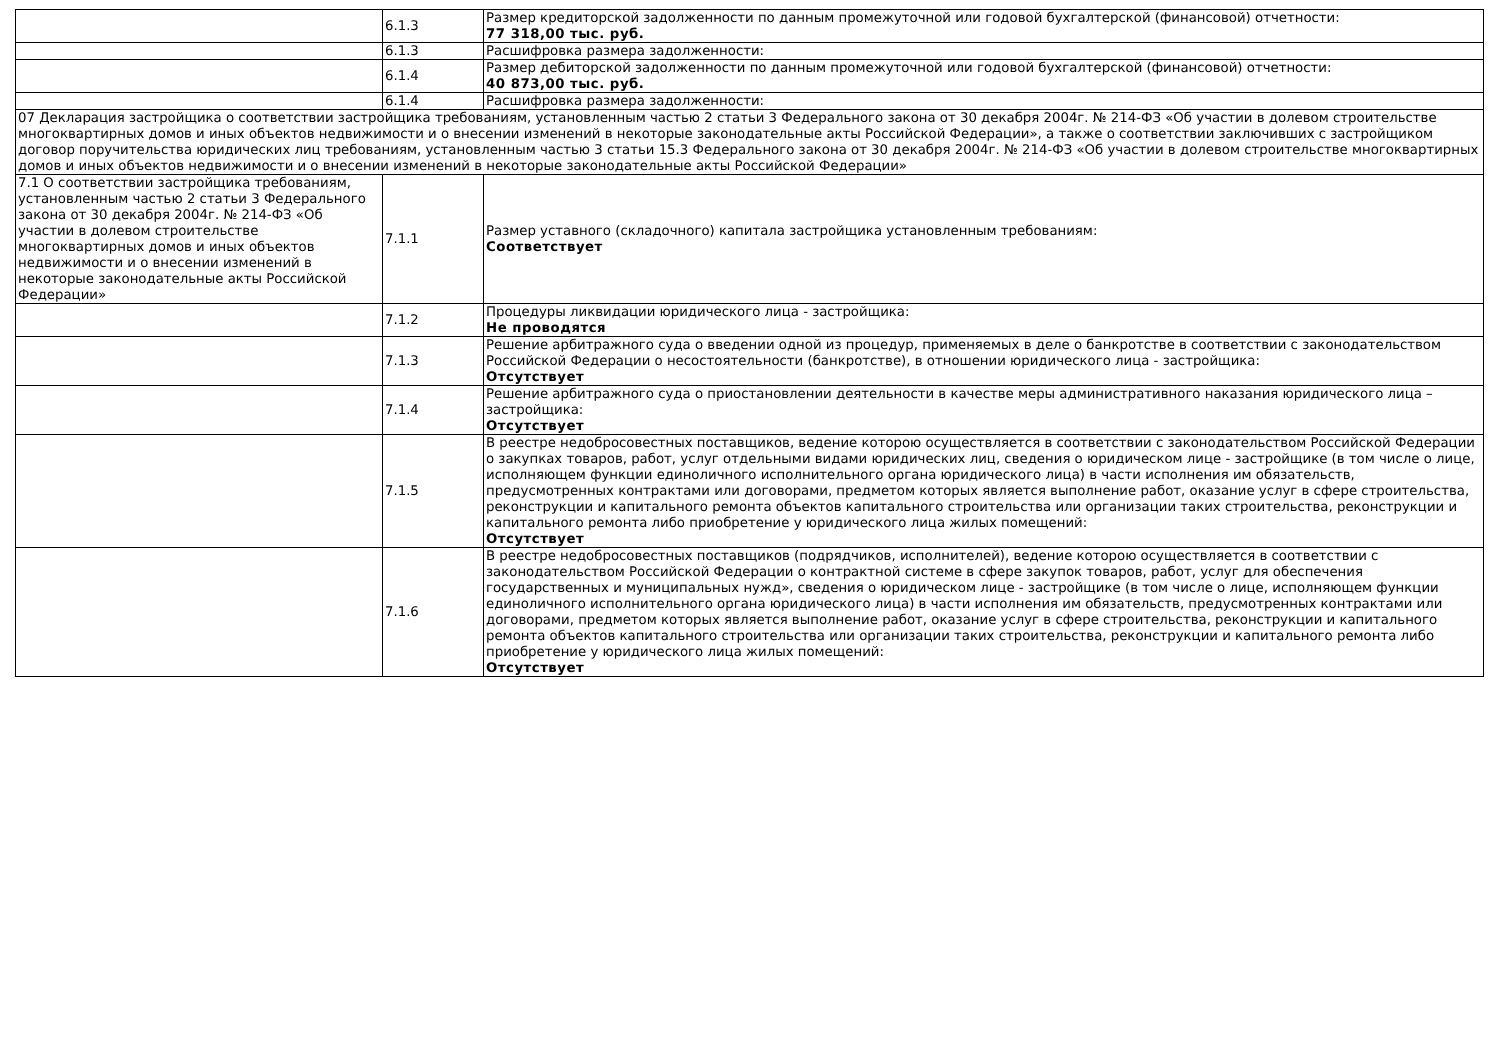| | 6.1.3 | Размер кредиторской задолженности по данным промежуточной или годовой бухгалтерской (финансовой) отчетности: 77 318,00 тыс. руб. |
| | 6.1.3 | Расшифровка размера задолженности: |
| | 6.1.4 | Размер дебиторской задолженности по данным промежуточной или годовой бухгалтерской (финансовой) отчетности: 40 873,00 тыс. руб. |
| | 6.1.4 | Расшифровка размера задолженности: |
| 07 Декларация застройщика о соответствии застройщика требованиям, установленным частью 2 статьи 3 Федерального закона от 30 декабря 2004г. № 214-ФЗ «Об участии в долевом строительстве многоквартирных домов и иных объектов недвижимости и о внесении изменений в некоторые законодательные акты Российской Федерации», а также о соответствии заключивших с застройщиком договор поручительства юридических лиц требованиям, установленным частью 3 статьи 15.3 Федерального закона от 30 декабря 2004г. № 214-ФЗ «Об участии в долевом строительстве многоквартирных домов и иных объектов недвижимости и о внесении изменений в некоторые законодательные акты Российской Федерации» | | |
| 7.1 О соответствии застройщика требованиям, установленным частью 2 статьи 3 Федерального закона от 30 декабря 2004г. № 214-ФЗ «Об участии в долевом строительстве многоквартирных домов и иных объектов недвижимости и о внесении изменений в некоторые законодательные акты Российской Федерации» | 7.1.1 | Размер уставного (складочного) капитала застройщика установленным требованиям: Соответствует |
| | 7.1.2 | Процедуры ликвидации юридического лица - застройщика: Не проводятся |
| | 7.1.3 | Решение арбитражного суда о введении одной из процедур, применяемых в деле о банкротстве в соответствии с законодательством Российской Федерации о несостоятельности (банкротстве), в отношении юридического лица - застройщика: Отсутствует |
| | 7.1.4 | Решение арбитражного суда о приостановлении деятельности в качестве меры административного наказания юридического лица – застройщика: Отсутствует |
| | 7.1.5 | В реестре недобросовестных поставщиков, ведение которою осуществляется в соответствии с законодательством Российской Федерации о закупках товаров, работ, услуг отдельными видами юридических лиц, сведения о юридическом лице - застройщике (в том числе о лице, исполняющем функции единоличного исполнительного органа юридического лица) в части исполнения им обязательств, предусмотренных контрактами или договорами, предметом которых является выполнение работ, оказание услуг в сфере строительства, реконструкции и капитального ремонта объектов капитального строительства или организации таких строительства, реконструкции и капитального ремонта либо приобретение у юридического лица жилых помещений: Отсутствует |
| | 7.1.6 | В реестре недобросовестных поставщиков (подрядчиков, исполнителей), ведение которою осуществляется в соответствии с законодательством Российской Федерации о контрактной системе в сфере закупок товаров, работ, услуг для обеспечения государственных и муниципальных нужд», сведения о юридическом лице - застройщике (в том числе о лице, исполняющем функции единоличного исполнительного органа юридического лица) в части исполнения им обязательств, предусмотренных контрактами или договорами, предметом которых является выполнение работ, оказание услуг в сфере строительства, реконструкции и капитального ремонта объектов капитального строительства или организации таких строительства, реконструкции и капитального ремонта либо приобретение у юридического лица жилых помещений: Отсутствует |